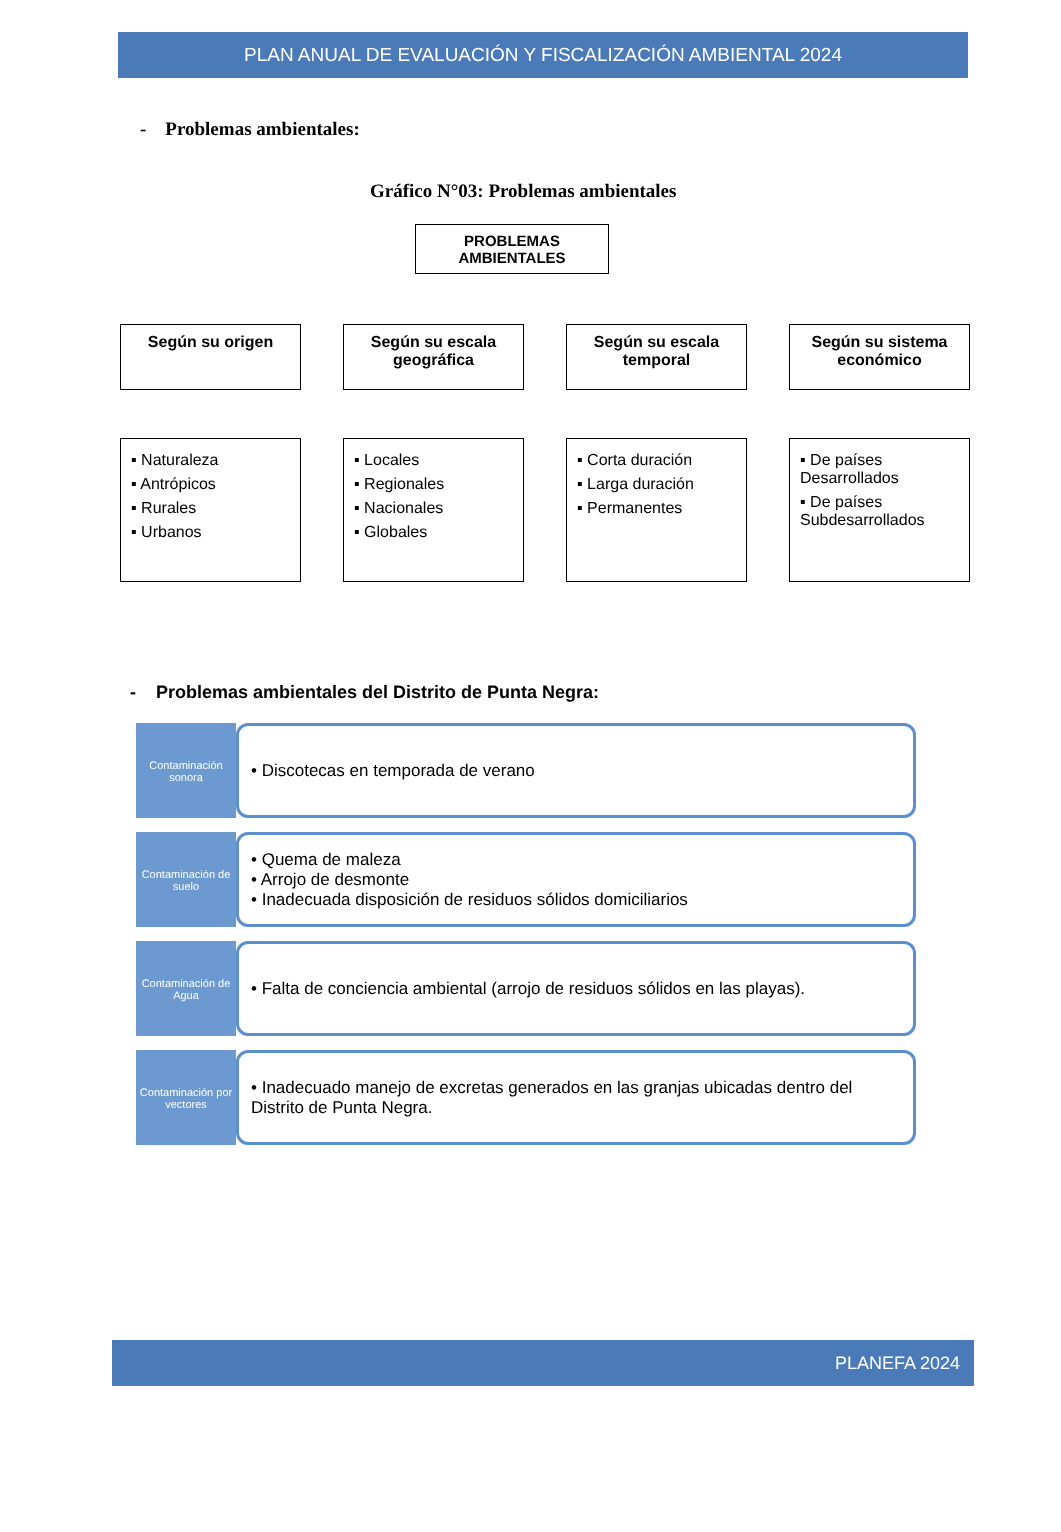PLAN ANUAL DE EVALUACIÓN Y FISCALIZACIÓN AMBIENTAL 2024
- Problemas ambientales:
Gráfico N°03: Problemas ambientales
PROBLEMAS AMBIENTALES
Según su origen
▪ Naturaleza
▪ Antrópicos
▪ Rurales
▪ Urbanos
Según su escala geográfica
▪ Locales
▪ Regionales
▪ Nacionales
▪ Globales
Según su escala temporal
▪ Corta duración
▪ Larga duración
▪ Permanentes
Según su sistema económico
▪ De países Desarrollados
▪ De países Subdesarrollados
- Problemas ambientales del Distrito de Punta Negra:
Contaminación sonora
• Discotecas en temporada de verano
Contaminación de suelo
• Quema de maleza
• Arrojo de desmonte
• Inadecuada disposición de residuos sólidos domiciliarios
Contaminación de Agua
• Falta de conciencia ambiental (arrojo de residuos sólidos en las playas).
Contaminación por vectores
• Inadecuado manejo de excretas generados en las granjas ubicadas dentro del Distrito de Punta Negra.
PLANEFA 2024